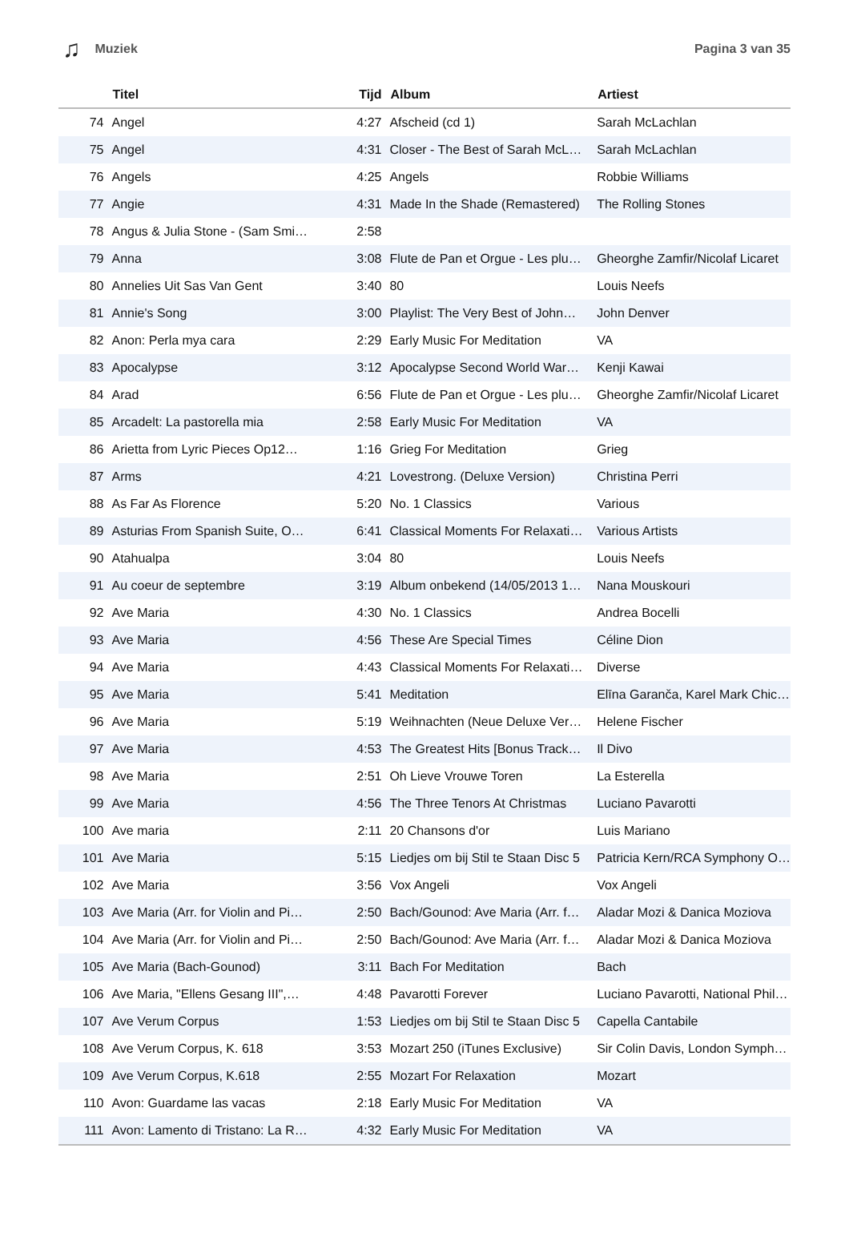♫ Muziek Pagina 3 van 35
| | Titel | Tijd | Album | Artiest |
| --- | --- | --- | --- | --- |
| 74 | Angel | 4:27 | Afscheid (cd 1) | Sarah McLachlan |
| 75 | Angel | 4:31 | Closer - The Best of Sarah McL… | Sarah McLachlan |
| 76 | Angels | 4:25 | Angels | Robbie Williams |
| 77 | Angie | 4:31 | Made In the Shade (Remastered) | The Rolling Stones |
| 78 | Angus & Julia Stone - (Sam Smi… | 2:58 | | |
| 79 | Anna | 3:08 | Flute de Pan et Orgue - Les plu… | Gheorghe Zamfir/Nicolaf Licaret |
| 80 | Annelies Uit Sas Van Gent | 3:40 | 80 | Louis Neefs |
| 81 | Annie's Song | 3:00 | Playlist: The Very Best of John… | John Denver |
| 82 | Anon: Perla mya cara | 2:29 | Early Music For Meditation | VA |
| 83 | Apocalypse | 3:12 | Apocalypse Second World War… | Kenji Kawai |
| 84 | Arad | 6:56 | Flute de Pan et Orgue - Les plu… | Gheorghe Zamfir/Nicolaf Licaret |
| 85 | Arcadelt: La pastorella mia | 2:58 | Early Music For Meditation | VA |
| 86 | Arietta from Lyric Pieces Op12… | 1:16 | Grieg For Meditation | Grieg |
| 87 | Arms | 4:21 | Lovestrong. (Deluxe Version) | Christina Perri |
| 88 | As Far As Florence | 5:20 | No. 1 Classics | Various |
| 89 | Asturias From Spanish Suite, O… | 6:41 | Classical Moments For Relaxati… | Various Artists |
| 90 | Atahualpa | 3:04 | 80 | Louis Neefs |
| 91 | Au coeur de septembre | 3:19 | Album onbekend (14/05/2013 1… | Nana Mouskouri |
| 92 | Ave Maria | 4:30 | No. 1 Classics | Andrea Bocelli |
| 93 | Ave Maria | 4:56 | These Are Special Times | Céline Dion |
| 94 | Ave Maria | 4:43 | Classical Moments For Relaxati… | Diverse |
| 95 | Ave Maria | 5:41 | Meditation | Elīna Garanča, Karel Mark Chic… |
| 96 | Ave Maria | 5:19 | Weihnachten (Neue Deluxe Ver… | Helene Fischer |
| 97 | Ave Maria | 4:53 | The Greatest Hits [Bonus Track… | Il Divo |
| 98 | Ave Maria | 2:51 | Oh Lieve Vrouwe Toren | La Esterella |
| 99 | Ave Maria | 4:56 | The Three Tenors At Christmas | Luciano Pavarotti |
| 100 | Ave maria | 2:11 | 20 Chansons d'or | Luis Mariano |
| 101 | Ave Maria | 5:15 | Liedjes om bij Stil te Staan Disc 5 | Patricia Kern/RCA Symphony O… |
| 102 | Ave Maria | 3:56 | Vox Angeli | Vox Angeli |
| 103 | Ave Maria (Arr. for Violin and Pi… | 2:50 | Bach/Gounod: Ave Maria (Arr. f… | Aladar Mozi & Danica Moziova |
| 104 | Ave Maria (Arr. for Violin and Pi… | 2:50 | Bach/Gounod: Ave Maria (Arr. f… | Aladar Mozi & Danica Moziova |
| 105 | Ave Maria (Bach-Gounod) | 3:11 | Bach For Meditation | Bach |
| 106 | Ave Maria, "Ellens Gesang III",… | 4:48 | Pavarotti Forever | Luciano Pavarotti, National Phil… |
| 107 | Ave Verum Corpus | 1:53 | Liedjes om bij Stil te Staan Disc 5 | Capella Cantabile |
| 108 | Ave Verum Corpus, K. 618 | 3:53 | Mozart 250 (iTunes Exclusive) | Sir Colin Davis, London Symph… |
| 109 | Ave Verum Corpus, K.618 | 2:55 | Mozart For Relaxation | Mozart |
| 110 | Avon: Guardame las vacas | 2:18 | Early Music For Meditation | VA |
| 111 | Avon: Lamento di Tristano: La R… | 4:32 | Early Music For Meditation | VA |